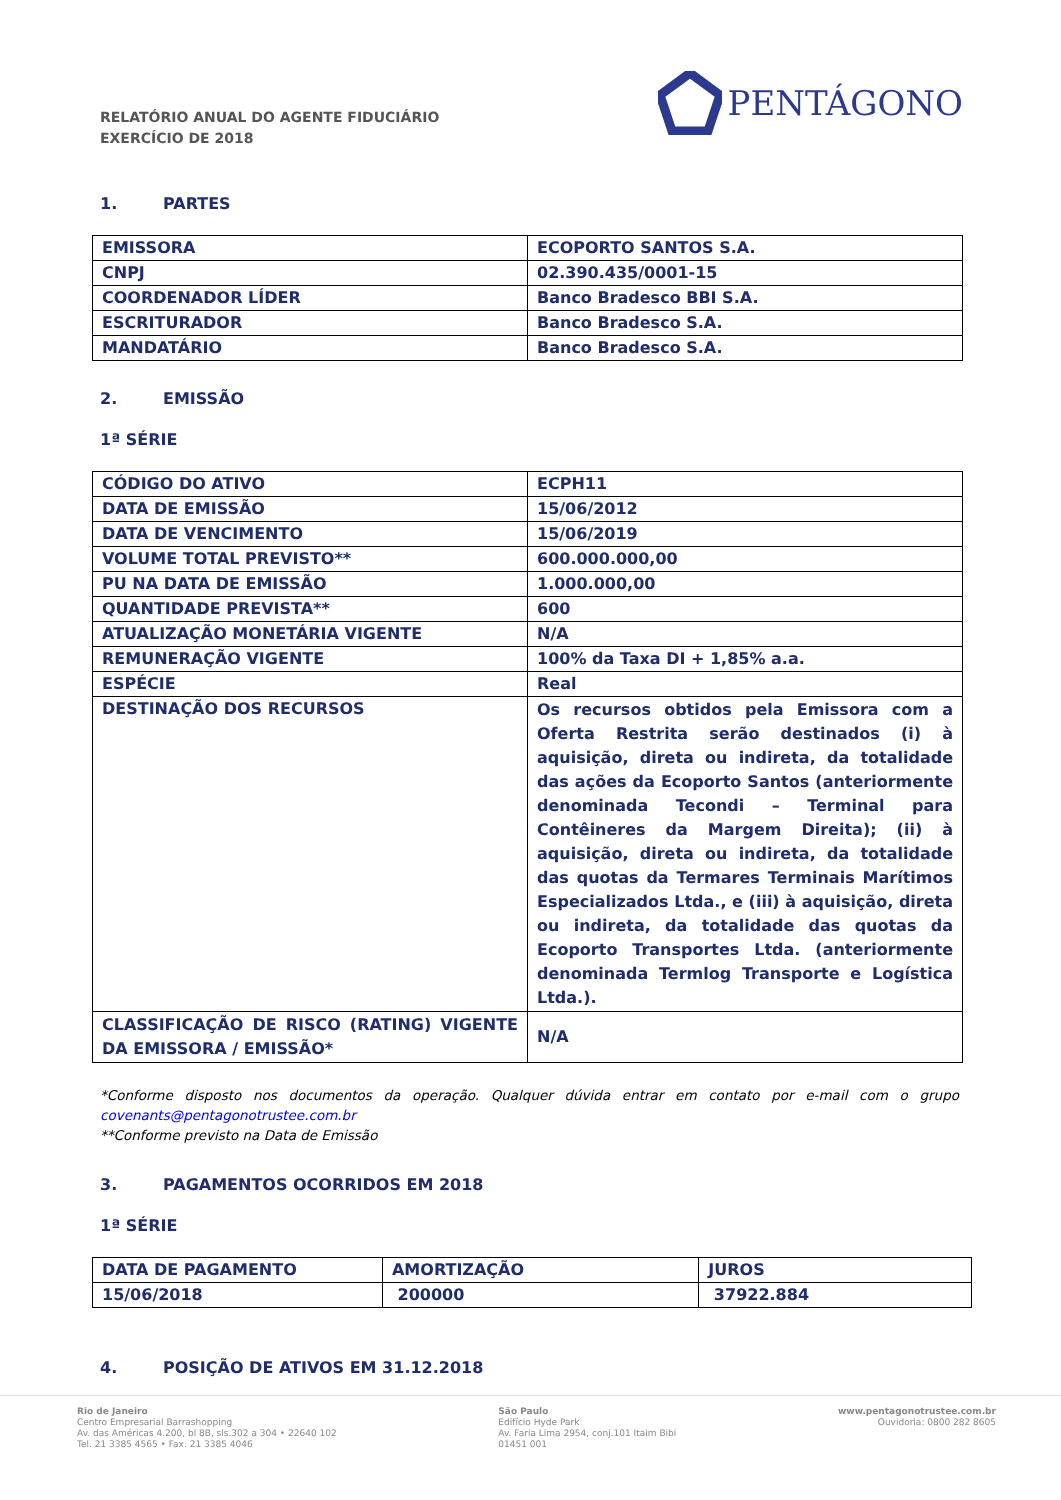RELATÓRIO ANUAL DO AGENTE FIDUCIÁRIO
EXERCÍCIO DE 2018
PENTÁGONO
1. PARTES
| EMISSORA | ECOPORTO SANTOS S.A. |
| CNPJ | 02.390.435/0001-15 |
| COORDENADOR LÍDER | Banco Bradesco BBI S.A. |
| ESCRITURADOR | Banco Bradesco S.A. |
| MANDATÁRIO | Banco Bradesco S.A. |
2. EMISSÃO
1ª SÉRIE
| CÓDIGO DO ATIVO | ECPH11 |
| DATA DE EMISSÃO | 15/06/2012 |
| DATA DE VENCIMENTO | 15/06/2019 |
| VOLUME TOTAL PREVISTO** | 600.000.000,00 |
| PU NA DATA DE EMISSÃO | 1.000.000,00 |
| QUANTIDADE PREVISTA** | 600 |
| ATUALIZAÇÃO MONETÁRIA VIGENTE | N/A |
| REMUNERAÇÃO VIGENTE | 100% da Taxa DI + 1,85% a.a. |
| ESPÉCIE | Real |
| DESTINAÇÃO DOS RECURSOS | Os recursos obtidos pela Emissora com a Oferta Restrita serão destinados (i) à aquisição, direta ou indireta, da totalidade das ações da Ecoporto Santos (anteriormente denominada Tecondi – Terminal para Contêineres da Margem Direita); (ii) à aquisição, direta ou indireta, da totalidade das quotas da Termares Terminais Marítimos Especializados Ltda., e (iii) à aquisição, direta ou indireta, da totalidade das quotas da Ecoporto Transportes Ltda. (anteriormente denominada Termlog Transporte e Logística Ltda.). |
| CLASSIFICAÇÃO DE RISCO (RATING) VIGENTE DA EMISSORA / EMISSÃO* | N/A |
*Conforme disposto nos documentos da operação. Qualquer dúvida entrar em contato por e-mail com o grupo covenants@pentagonotrustee.com.br
**Conforme previsto na Data de Emissão
3. PAGAMENTOS OCORRIDOS EM 2018
1ª SÉRIE
| DATA DE PAGAMENTO | AMORTIZAÇÃO | JUROS |
| 15/06/2018 | 200000 | 37922.884 |
4. POSIÇÃO DE ATIVOS EM 31.12.2018
Rio de Janeiro
Centro Empresarial Barrashopping
Av. das Américas 4.200, bl 8B, sls.302 a 304 • 22640 102
Tel. 21 3385 4565 • Fax. 21 3385 4046
São Paulo
Edifício Hyde Park
Av. Faria Lima 2954, conj.101 Itaim Bibi
01451 001
www.pentagonotrustee.com.br
Ouvidoria: 0800 282 8605